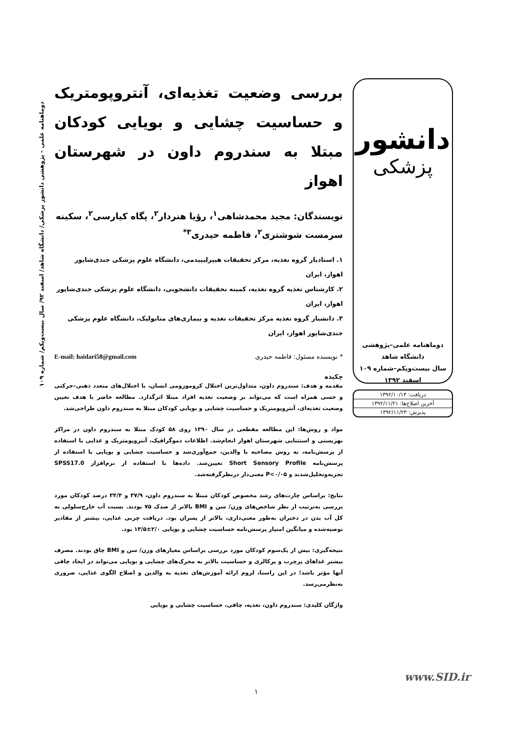دانشور
پزشکی
دوماهنامه علمی–پژوهشی
دانشگاه شاهد
سال بیست‌ویکم–شماره ۱۰۹
اسفند ۱۳۹۲
دریافت: ۱۳۹۲/۱۰/۱۴
آخرین اصلاح‌ها: ۱۳۹۲/۱۱/۲۱
پذیرش: ۱۳۹۲/۱۱/۲۳
بررسی وضعیت تغذیه‌ای، آنتروپومتریک و حساسیت چشایی و بویایی کودکان مبتلا به سندروم داون در شهرستان اهواز
نویسندگان: مجید محمدشاهی<sup>۱</sup>، رؤیا هنردار<sup>۲</sup>، پگاه کیارسی<sup>۲</sup>، سکینه سرمست شوشتری<sup>۲</sup>، فاطمه حیدری<sup>۳*</sup>
۱. استادیار گروه تغذیه، مرکز تحقیقات هیپرلیپیدمی، دانشگاه علوم پزشکی جندی‌شاپور اهواز، ایران
۲. کارشناس تغذیه گروه تغذیه، کمیته تحقیقات دانشجویی، دانشگاه علوم پزشکی جندی‌شاپور اهواز، ایران
۳. دانشیار گروه تغذیه مرکز تحقیقات تغذیه و بیماری‌های متابولیک، دانشگاه علوم پزشکی جندی‌شاپور اهواز، ایران
* نویسنده مسئول: فاطمه حیدری E-mail: haidari58@gmail.com
چکیده
مقدمه و هدف: سندروم داون، متداول‌ترین اختلال کروموزومی انسان، با اختلال‌های متعدد ذهنی–حرکتی و حسی همراه است که می‌تواند بر وضعیت تغذیه افراد مبتلا اثرگذارد. مطالعه حاضر با هدف تعیین وضعیت تغذیه‌ای، آنتروپومتریک و حساسیت چشایی و بویایی کودکان مبتلا به سندروم داون طراحی‌شد.
مواد و روش‌ها: این مطالعه مقطعی در سال ۱۳۹۰ روی ۵۸ کودک مبتلا به سندروم داون در مراکز بهزیستی و استثنایی شهرستان اهواز انجام‌شد. اطلاعات دموگرافیک، آنتروپومتریک و غذایی با استفاده از پرسش‌نامه، به روش مصاحبه با والدین، جمع‌آوری‌شد و حساسیت چشایی و بویایی با استفاده از پرسش‌نامه Short Sensory Profile تعیین‌شد. داده‌ها با استفاده از نرم‌افزار SPSS17.0 تجزیه‌وتحلیل‌شدند و P<۰/۰۵ معنی‌دار درنظرگرفته‌شد.
نتایج: براساس چارت‌های رشد مخصوص کودکان مبتلا به سندروم داون، ۳۷/۹ و ۳۴/۴ درصد کودکان مورد بررسی به‌ترتیب از نظر شاخص‌های وزن/ سن و BMI بالاتر از صدک ۷۵ بودند. نسبت آب خارج‌سلولی به کل آب بدن در دختران به‌طور معنی‌داری، بالاتر از پسران بود. دریافت چربی غذایی، بیشتر از مقادیر توصیه‌شده و میانگین امتیاز پرسش‌نامه حساسیت چشایی و بویایی ۲/۰±۱۳/۵ بود.
نتیجه‌گیری: بیش از یک‌سوم کودکان مورد بررسی براساس معیارهای وزن/ سن و BMI چاق بودند. مصرف بیشتر غذاهای پرچرب و پرکالری و حساسیت بالاتر به محرک‌های چشایی و بویایی می‌تواند در ایجاد چاقی آنها مؤثر باشد؛ در این راستا، لزوم ارائه آموزش‌های تغذیه به والدین و اصلاح الگوی غذایی، ضروری به‌نظرمی‌رسد.
واژگان کلیدی: سندروم داون، تغذیه، چاقی، حساسیت چشایی و بویایی
دوماهنامه علمی - پژوهشی دانشور پزشکی/ دانشگاه شاهد/ اسفند ۹۲/ سال بیست‌ویکم/ شماره ۱۰۹
www.SID.ir
۱